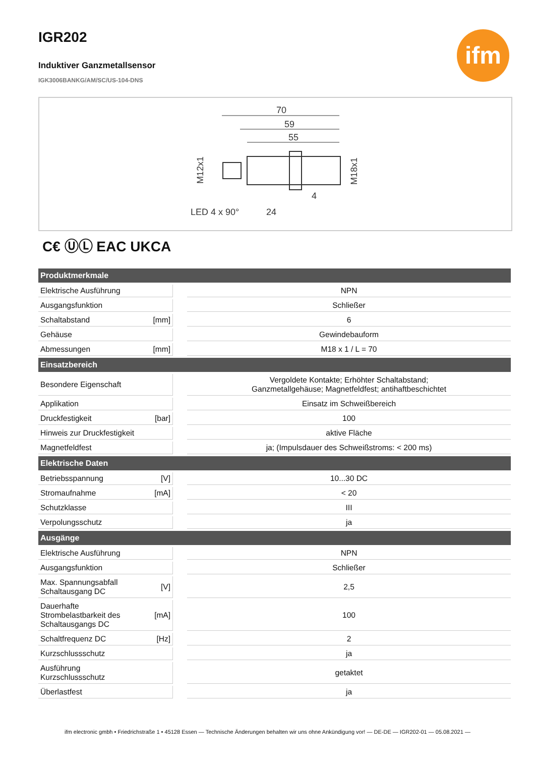IGR202
Induktiver Ganzmetallsensor
IGK3006BANKG/AM/SC/US-104-DNS
ifm
70
59
55
LED 4 x 90°
24
4
M12x1
M18x1
C€ ⓊⓁ EAC UKCA
| Produktmerkmale | | | |
| --- | --- | --- | --- |
| Elektrische Ausführung | | | NPN |
| Ausgangsfunktion | | | Schließer |
| Schaltabstand | [mm] | | 6 |
| Gehäuse | | | Gewindebauform |
| Abmessungen | [mm] | | M18 x 1 / L = 70 |
| Einsatzbereich | | | |
| Besondere Eigenschaft | | | Vergoldete Kontakte; Erhöhter Schaltabstand; Ganzmetallgehäuse; Magnetfeldfest; antihaftbeschichtet |
| Applikation | | | Einsatz im Schweißbereich |
| Druckfestigkeit | [bar] | | 100 |
| Hinweis zur Druckfestigkeit | | | aktive Fläche |
| Magnetfeldfest | | | ja; (Impulsdauer des Schweißstroms: < 200 ms) |
| Elektrische Daten | | | |
| Betriebsspannung | [V] | | 10...30 DC |
| Stromaufnahme | [mA] | | < 20 |
| Schutzklasse | | | III |
| Verpolungsschutz | | | ja |
| Ausgänge | | | |
| Elektrische Ausführung | | | NPN |
| Ausgangsfunktion | | | Schließer |
| Max. Spannungsabfall Schaltausgang DC | [V] | | 2,5 |
| Dauerhafte Strombelastbarkeit des Schaltausgangs DC | [mA] | | 100 |
| Schaltfrequenz DC | [Hz] | | 2 |
| Kurzschlussschutz | | | ja |
| Ausführung Kurzschlussschutz | | | getaktet |
| Überlastfest | | | ja |
ifm electronic gmbh • Friedrichstraße 1 • 45128 Essen — Technische Änderungen behalten wir uns ohne Ankündigung vor! — DE-DE — IGR202-01 — 05.08.2021 —